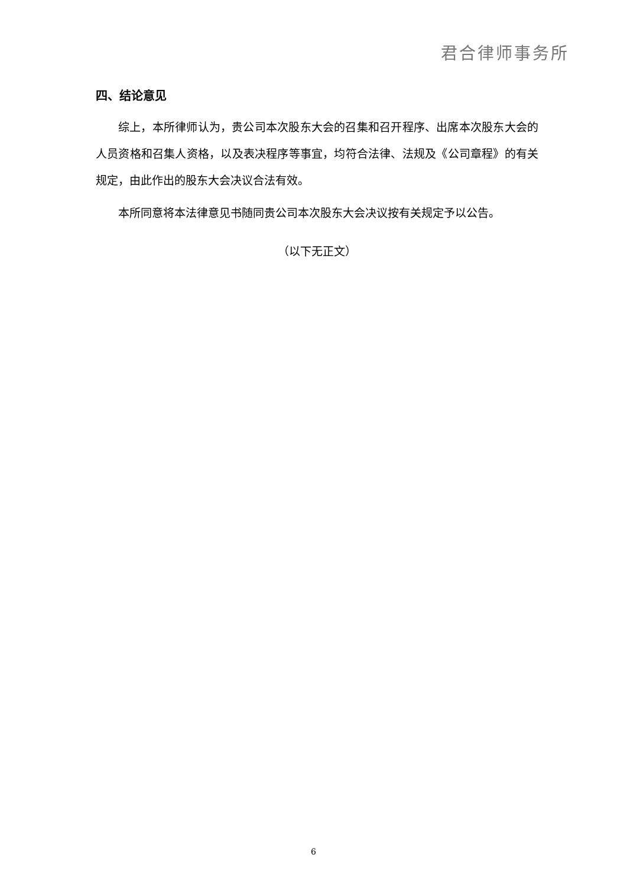君合律师事务所
四、结论意见
综上，本所律师认为，贵公司本次股东大会的召集和召开程序、出席本次股东大会的人员资格和召集人资格，以及表决程序等事宜，均符合法律、法规及《公司章程》的有关规定，由此作出的股东大会决议合法有效。
本所同意将本法律意见书随同贵公司本次股东大会决议按有关规定予以公告。
（以下无正文）
6